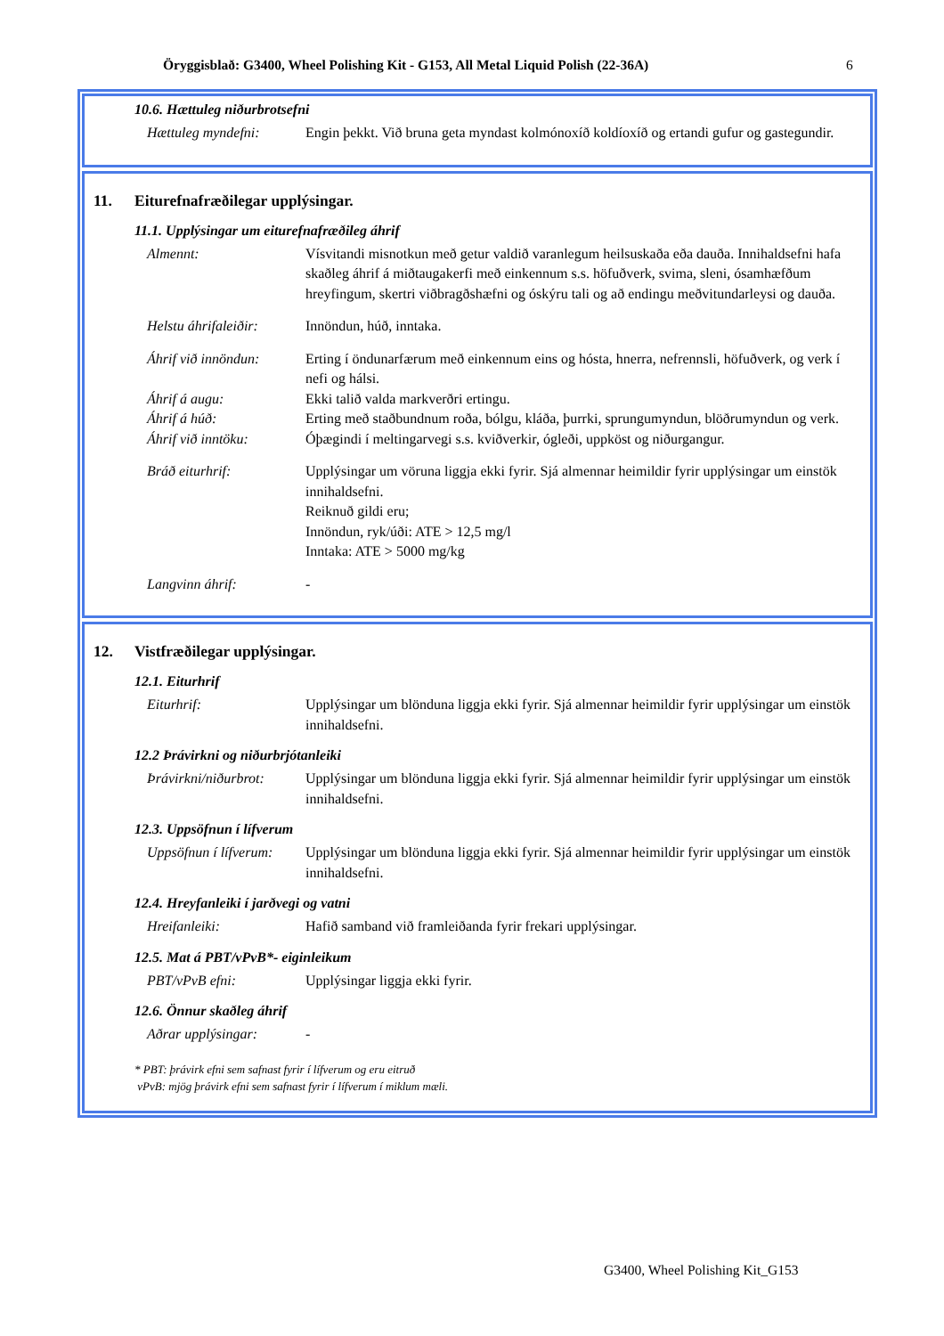Öryggisblað: G3400, Wheel Polishing Kit - G153, All Metal Liquid Polish (22-36A) 6
10.6. Hættuleg niðurbrotsefni
Hættuleg myndefni: Engin þekkt. Við bruna geta myndast kolmónoxíð koldíoxíð og ertandi gufur og gastegundir.
11. Eiturefnafræðilegar upplýsingar.
11.1. Upplýsingar um eiturefnafræðileg áhrif
Almennt: Vísvitandi misnotkun með getur valdið varanlegum heilsuskaða eða dauða. Innihaldsefni hafa skaðleg áhrif á miðtaugakerfi með einkennum s.s. höfuðverk, svima, sleni, ósamhæfðum hreyfingum, skertri viðbragðshæfni og óskýru tali og að endingu meðvitundarleysi og dauða.
Helstu áhrifaleiðir:
Innöndun, húð, inntaka.
Áhrif við innöndun:
Erting í öndunarfærum með einkennum eins og hósta, hnerra, nefrennsli, höfuðverk, og verk í nefi og hálsi.
Áhrif á augu: Ekki talið valda markverðri ertingu.
Áhrif á húð: Erting með staðbundnum roða, bólgu, kláða, þurrki, sprungumyndun, blöðrumyndun og verk.
Áhrif við inntöku: Óþægindi í meltingarvegi s.s. kviðverkir, ógleði, uppköst og niðurgangur.
Bráð eiturhrif: Upplýsingar um vöruna liggja ekki fyrir. Sjá almennar heimildir fyrir upplýsingar um einstök innihaldsefni.
Reiknuð gildi eru;
Innöndun, ryk/úði: ATE > 12,5 mg/l
Inntaka: ATE > 5000 mg/kg
Langvinn áhrif: -
12. Vistfræðilegar upplýsingar.
12.1. Eiturhrif
Eiturhrif: Upplýsingar um blönduna liggja ekki fyrir. Sjá almennar heimildir fyrir upplýsingar um einstök innihaldsefni.
12.2 Þrávirkni og niðurbrjótanleiki
Þrávirkni/niðurbrot:
Upplýsingar um blönduna liggja ekki fyrir. Sjá almennar heimildir fyrir upplýsingar um einstök innihaldsefni.
12.3. Uppsöfnun í lífverum
Uppsöfnun í lífverum:
Upplýsingar um blönduna liggja ekki fyrir. Sjá almennar heimildir fyrir upplýsingar um einstök innihaldsefni.
12.4. Hreyfanleiki í jarðvegi og vatni
Hreifanleiki: Hafið samband við framleiðanda fyrir frekari upplýsingar.
12.5. Mat á PBT/vPvB*- eiginleikum
PBT/vPvB efni: Upplýsingar liggja ekki fyrir.
12.6. Önnur skaðleg áhrif
Aðrar upplýsingar: -
* PBT: þrávirk efni sem safnast fyrir í lífverum og eru eitruð
vPvB: mjög þrávirk efni sem safnast fyrir í lífverum í miklum mæli.
G3400, Wheel Polishing Kit_G153